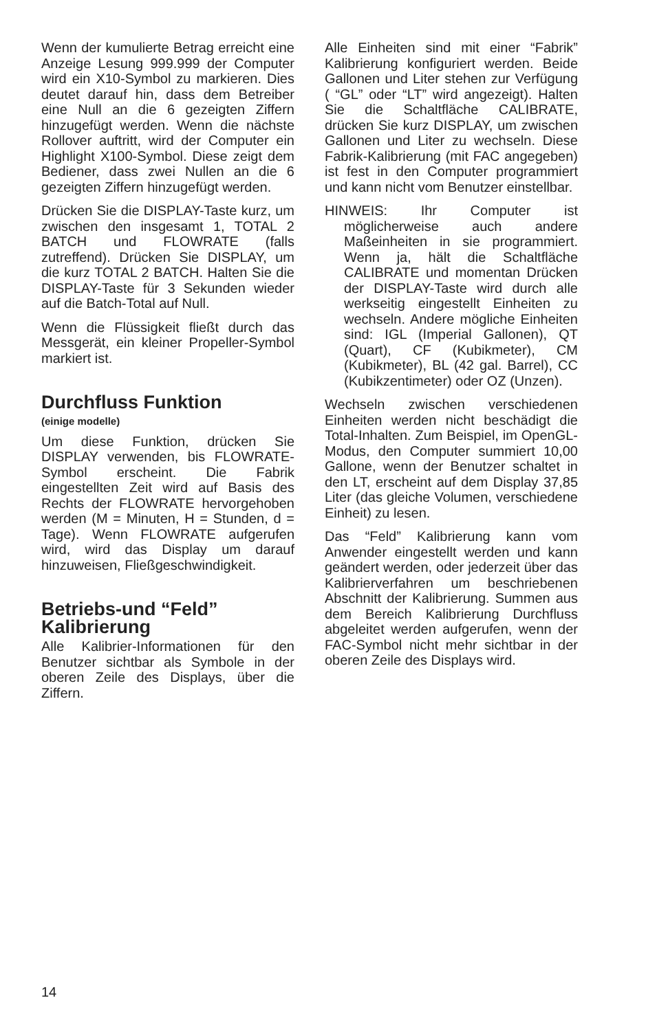Wenn der kumulierte Betrag erreicht eine Anzeige Lesung 999.999 der Computer wird ein X10-Symbol zu markieren. Dies deutet darauf hin, dass dem Betreiber eine Null an die 6 gezeigten Ziffern hinzugefügt werden. Wenn die nächste Rollover auftritt, wird der Computer ein Highlight X100-Symbol. Diese zeigt dem Bediener, dass zwei Nullen an die 6 gezeigten Ziffern hinzugefügt werden.
Drücken Sie die DISPLAY-Taste kurz, um zwischen den insgesamt 1, TOTAL 2 BATCH und FLOWRATE (falls zutreffend). Drücken Sie DISPLAY, um die kurz TOTAL 2 BATCH. Halten Sie die DISPLAY-Taste für 3 Sekunden wieder auf die Batch-Total auf Null.
Wenn die Flüssigkeit fließt durch das Messgerät, ein kleiner Propeller-Symbol markiert ist.
Durchfluss Funktion
(einige modelle)
Um diese Funktion, drücken Sie DISPLAY verwenden, bis FLOWRATE-Symbol erscheint. Die Fabrik eingestellten Zeit wird auf Basis des Rechts der FLOWRATE hervorgehoben werden (M = Minuten, H = Stunden, d = Tage). Wenn FLOWRATE aufgerufen wird, wird das Display um darauf hinzuweisen, Fließgeschwindigkeit.
Betriebs-und “Feld” Kalibrierung
Alle Kalibrier-Informationen für den Benutzer sichtbar als Symbole in der oberen Zeile des Displays, über die Ziffern.
Alle Einheiten sind mit einer “Fabrik” Kalibrierung konfiguriert werden. Beide Gallonen und Liter stehen zur Verfügung ( “GL” oder “LT” wird angezeigt). Halten Sie die Schaltfläche CALIBRATE, drücken Sie kurz DISPLAY, um zwischen Gallonen und Liter zu wechseln. Diese Fabrik-Kalibrierung (mit FAC angegeben) ist fest in den Computer programmiert und kann nicht vom Benutzer einstellbar.
HINWEIS: Ihr Computer ist möglicherweise auch andere Maßeinheiten in sie programmiert. Wenn ja, hält die Schaltfläche CALIBRATE und momentan Drücken der DISPLAY-Taste wird durch alle werkseitig eingestellt Einheiten zu wechseln. Andere mögliche Einheiten sind: IGL (Imperial Gallonen), QT (Quart), CF (Kubikmeter), CM (Kubikmeter), BL (42 gal. Barrel), CC (Kubikzentimeter) oder OZ (Unzen).
Wechseln zwischen verschiedenen Einheiten werden nicht beschädigt die Total-Inhalten. Zum Beispiel, im OpenGL-Modus, den Computer summiert 10,00 Gallone, wenn der Benutzer schaltet in den LT, erscheint auf dem Display 37,85 Liter (das gleiche Volumen, verschiedene Einheit) zu lesen.
Das “Feld” Kalibrierung kann vom Anwender eingestellt werden und kann geändert werden, oder jederzeit über das Kalibrierverfahren um beschriebenen Abschnitt der Kalibrierung. Summen aus dem Bereich Kalibrierung Durchfluss abgeleitet werden aufgerufen, wenn der FAC-Symbol nicht mehr sichtbar in der oberen Zeile des Displays wird.
14